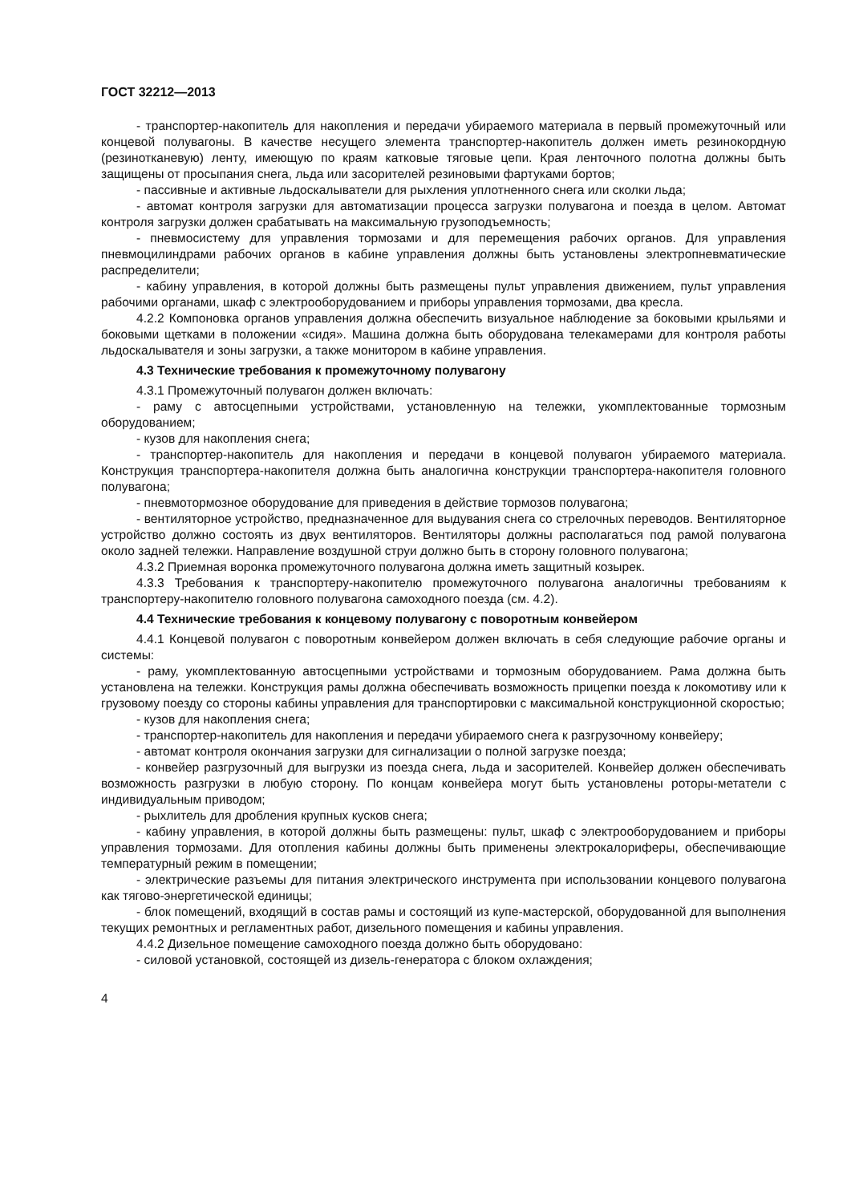ГОСТ 32212—2013
- транспортер-накопитель для накопления и передачи убираемого материала в первый промежуточный или концевой полувагоны. В качестве несущего элемента транспортер-накопитель должен иметь резинокордную (резинотканевую) ленту, имеющую по краям катковые тяговые цепи. Края ленточного полотна должны быть защищены от просыпания снега, льда или засорителей резиновыми фартуками бортов;
- пассивные и активные льдоскалыватели для рыхления уплотненного снега или сколки льда;
- автомат контроля загрузки для автоматизации процесса загрузки полувагона и поезда в целом. Автомат контроля загрузки должен срабатывать на максимальную грузоподъемность;
- пневмосистему для управления тормозами и для перемещения рабочих органов. Для управления пневмоцилиндрами рабочих органов в кабине управления должны быть установлены электропневматические распределители;
- кабину управления, в которой должны быть размещены пульт управления движением, пульт управления рабочими органами, шкаф с электрооборудованием и приборы управления тормозами, два кресла.
4.2.2 Компоновка органов управления должна обеспечить визуальное наблюдение за боковыми крыльями и боковыми щетками в положении «сидя». Машина должна быть оборудована телекамерами для контроля работы льдоскалывателя и зоны загрузки, а также монитором в кабине управления.
4.3 Технические требования к промежуточному полувагону
4.3.1 Промежуточный полувагон должен включать:
- раму с автосцепными устройствами, установленную на тележки, укомплектованные тормозным оборудованием;
- кузов для накопления снега;
- транспортер-накопитель для накопления и передачи в концевой полувагон убираемого материала. Конструкция транспортера-накопителя должна быть аналогична конструкции транспортера-накопителя головного полувагона;
- пневмотормозное оборудование для приведения в действие тормозов полувагона;
- вентиляторное устройство, предназначенное для выдувания снега со стрелочных переводов. Вентиляторное устройство должно состоять из двух вентиляторов. Вентиляторы должны располагаться под рамой полувагона около задней тележки. Направление воздушной струи должно быть в сторону головного полувагона;
4.3.2 Приемная воронка промежуточного полувагона должна иметь защитный козырек.
4.3.3 Требования к транспортеру-накопителю промежуточного полувагона аналогичны требованиям к транспортеру-накопителю головного полувагона самоходного поезда (см. 4.2).
4.4 Технические требования к концевому полувагону с поворотным конвейером
4.4.1 Концевой полувагон с поворотным конвейером должен включать в себя следующие рабочие органы и системы:
- раму, укомплектованную автосцепными устройствами и тормозным оборудованием. Рама должна быть установлена на тележки. Конструкция рамы должна обеспечивать возможность прицепки поезда к локомотиву или к грузовому поезду со стороны кабины управления для транспортировки с максимальной конструкционной скоростью;
- кузов для накопления снега;
- транспортер-накопитель для накопления и передачи убираемого снега к разгрузочному конвейеру;
- автомат контроля окончания загрузки для сигнализации о полной загрузке поезда;
- конвейер разгрузочный для выгрузки из поезда снега, льда и засорителей. Конвейер должен обеспечивать возможность разгрузки в любую сторону. По концам конвейера могут быть установлены роторы-метатели с индивидуальным приводом;
- рыхлитель для дробления крупных кусков снега;
- кабину управления, в которой должны быть размещены: пульт, шкаф с электрооборудованием и приборы управления тормозами. Для отопления кабины должны быть применены электрокалориферы, обеспечивающие температурный режим в помещении;
- электрические разъемы для питания электрического инструмента при использовании концевого полувагона как тягово-энергетической единицы;
- блок помещений, входящий в состав рамы и состоящий из купе-мастерской, оборудованной для выполнения текущих ремонтных и регламентных работ, дизельного помещения и кабины управления.
4.4.2 Дизельное помещение самоходного поезда должно быть оборудовано:
- силовой установкой, состоящей из дизель-генератора с блоком охлаждения;
4